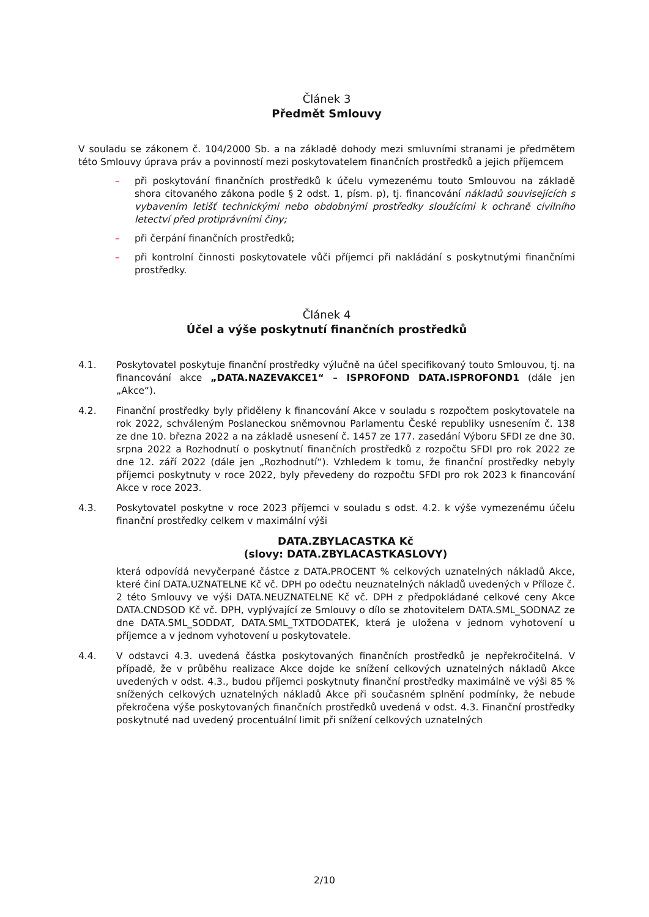Článek 3
Předmět Smlouvy
V souladu se zákonem č. 104/2000 Sb. a na základě dohody mezi smluvními stranami je předmětem této Smlouvy úprava práv a povinností mezi poskytovatelem finančních prostředků a jejich příjemcem
– při poskytování finančních prostředků k účelu vymezenému touto Smlouvou na základě shora citovaného zákona podle § 2 odst. 1, písm. p), tj. financování nákladů souvisejících s vybavením letišť technickými nebo obdobnými prostředky sloužícími k ochraně civilního letectví před protiprávními činy;
– při čerpání finančních prostředků;
– při kontrolní činnosti poskytovatele vůči příjemci při nakládání s poskytnutými finančními prostředky.
Článek 4
Účel a výše poskytnutí finančních prostředků
4.1. Poskytovatel poskytuje finanční prostředky výlučně na účel specifikovaný touto Smlouvou, tj. na financování akce „DATA.NAZEVAKCE1“ – ISPROFOND DATA.ISPROFOND1 (dále jen „Akce“).
4.2. Finanční prostředky byly přiděleny k financování Akce v souladu s rozpočtem poskytovatele na rok 2022, schváleným Poslaneckou sněmovnou Parlamentu České republiky usnesením č. 138 ze dne 10. března 2022 a na základě usnesení č. 1457 ze 177. zasedání Výboru SFDI ze dne 30. srpna 2022 a Rozhodnutí o poskytnutí finančních prostředků z rozpočtu SFDI pro rok 2022 ze dne 12. září 2022 (dále jen „Rozhodnutí“). Vzhledem k tomu, že finanční prostředky nebyly příjemci poskytnuty v roce 2022, byly převedeny do rozpočtu SFDI pro rok 2023 k financování Akce v roce 2023.
4.3. Poskytovatel poskytne v roce 2023 příjemci v souladu s odst. 4.2. k výše vymezenému účelu finanční prostředky celkem v maximální výši
DATA.ZBYLACASTKA Kč
(slovy: DATA.ZBYLACASTKASLOVY)
která odpovídá nevyčerpané částce z DATA.PROCENT % celkových uznatelných nákladů Akce, které činí DATA.UZNATELNE Kč vč. DPH po odečtu neuznatelných nákladů uvedených v Příloze č. 2 této Smlouvy ve výši DATA.NEUZNATELNE Kč vč. DPH z předpokládané celkové ceny Akce DATA.CNDSOD Kč vč. DPH, vyplývající ze Smlouvy o dílo se zhotovitelem DATA.SML_SODNAZ ze dne DATA.SML_SODDAT, DATA.SML_TXTDODATEK, která je uložena v jednom vyhotovení u příjemce a v jednom vyhotovení u poskytovatele.
4.4. V odstavci 4.3. uvedená částka poskytovaných finančních prostředků je nepřekročitelná. V případě, že v průběhu realizace Akce dojde ke snížení celkových uznatelných nákladů Akce uvedených v odst. 4.3., budou příjemci poskytnuty finanční prostředky maximálně ve výši 85 % snížených celkových uznatelných nákladů Akce při současném splnění podmínky, že nebude překročena výše poskytovaných finančních prostředků uvedená v odst. 4.3. Finanční prostředky poskytnuté nad uvedený procentuální limit při snížení celkových uznatelných
2/10